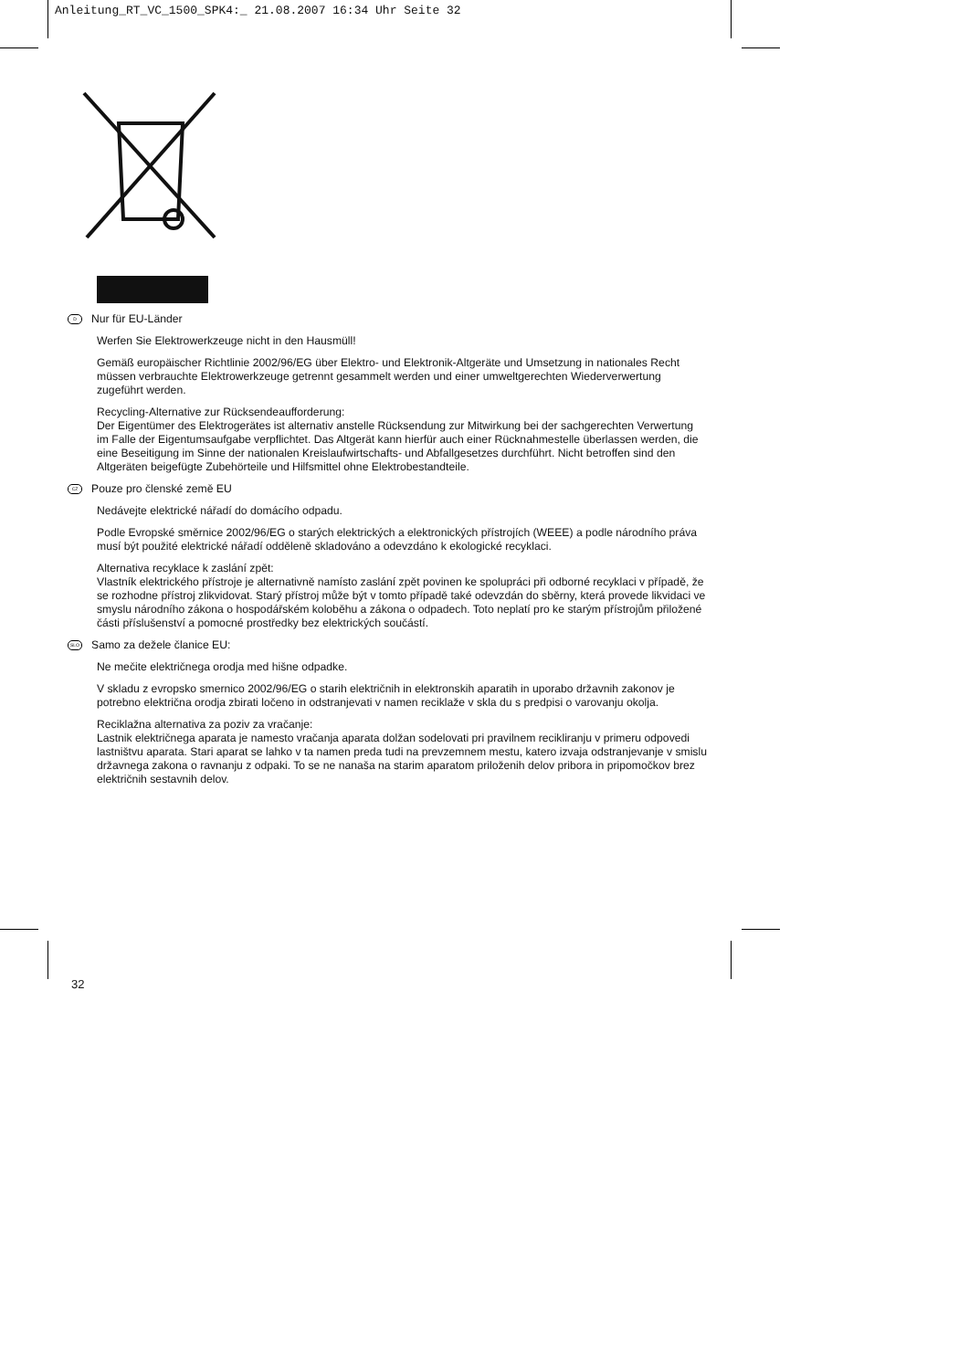Anleitung_RT_VC_1500_SPK4:_ 21.08.2007 16:34 Uhr Seite 32
D Nur für EU-Länder
Werfen Sie Elektrowerkzeuge nicht in den Hausmüll!
Gemäß europäischer Richtlinie 2002/96/EG über Elektro- und Elektronik-Altgeräte und Umsetzung in nationales Recht müssen verbrauchte Elektrowerkzeuge getrennt gesammelt werden und einer umweltgerechten Wiederverwertung zugeführt werden.
Recycling-Alternative zur Rücksendeaufforderung:
Der Eigentümer des Elektrogerätes ist alternativ anstelle Rücksendung zur Mitwirkung bei der sachgerechten Verwertung im Falle der Eigentumsaufgabe verpflichtet. Das Altgerät kann hierfür auch einer Rücknahmestelle überlassen werden, die eine Beseitigung im Sinne der nationalen Kreislaufwirtschafts- und Abfallgesetzes durchführt. Nicht betroffen sind den Altgeräten beigefügte Zubehörteile und Hilfsmittel ohne Elektrobestandteile.
CZ Pouze pro členské země EU
Nedávejte elektrické nářadí do domácího odpadu.
Podle Evropské směrnice 2002/96/EG o starých elektrických a elektronických přístrojích (WEEE) a podle národního práva musí být použité elektrické nářadí odděleně skladováno a odevzdáno k ekologické recyklaci.
Alternativa recyklace k zaslání zpět:
Vlastník elektrického přístroje je alternativně namísto zaslání zpět povinen ke spolupráci při odborné recyklaci v případě, že se rozhodne přístroj zlikvidovat. Starý přístroj může být v tomto případě také odevzdán do sběrny, která provede likvidaci ve smyslu národního zákona o hospodářském koloběhu a zákona o odpadech. Toto neplatí pro ke starým přístrojům přiložené části příslušenství a pomocné prostředky bez elektrických součástí.
SLO Samo za dežele članice EU:
Ne mečite električnega orodja med hišne odpadke.
V skladu z evropsko smernico 2002/96/EG o starih električnih in elektronskih aparatih in uporabo državnih zakonov je potrebno električna orodja zbirati ločeno in odstranjevati v namen reciklaže v skla du s predpisi o varovanju okolja.
Reciklažna alternativa za poziv za vračanje:
Lastnik električnega aparata je namesto vračanja aparata dolžan sodelovati pri pravilnem recikliranju v primeru odpovedi lastništvu aparata. Stari aparat se lahko v ta namen preda tudi na prevzemnem mestu, katero izvaja odstranjevanje v smislu državnega zakona o ravnanju z odpaki. To se ne nanaša na starim aparatom priloženih delov pribora in pripomočkov brez električnih sestavnih delov.
32